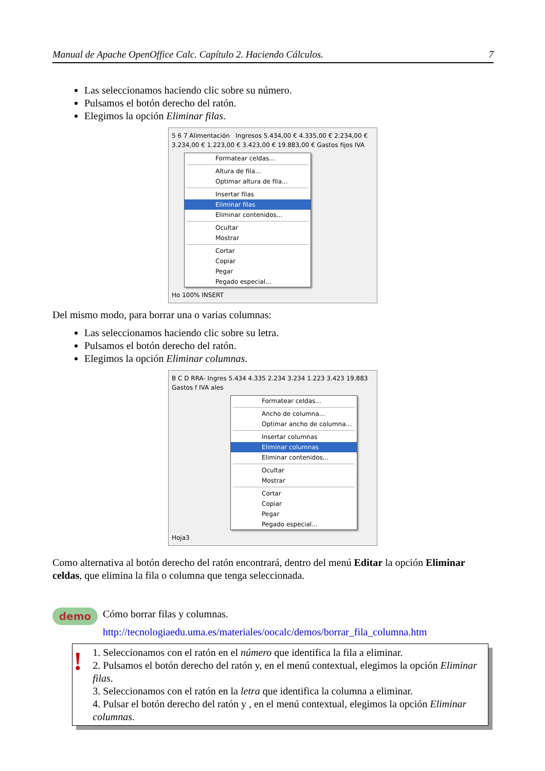Manual de Apache OpenOffice Calc. Capítulo 2. Haciendo Cálculos. 7
Las seleccionamos haciendo clic sobre su número.
Pulsamos el botón derecho del ratón.
Elegimos la opción Eliminar filas.
5 6 7 Alimentación Ingresos 5.434,00 € 4.335,00 € 2.234,00 € 3.234,00 € 1.223,00 € 3.423,00 € 19.883,00 € Gastos fijos IVA
Formatear celdas...
Altura de fila...
Optimar altura de fila...
Insertar filas
Eliminar filas
Eliminar contenidos...
Ocultar
Mostrar
Cortar
Copiar
Pegar
Pegado especial...
Ho 100% INSERT
Del mismo modo, para borrar una o varias columnas:
Las seleccionamos haciendo clic sobre su letra.
Pulsamos el botón derecho del ratón.
Elegimos la opción Eliminar columnas.
B C D RRA- Ingres 5.434 4.335 2.234 3.234 1.223 3.423 19.883 Gastos f IVA ales
Formatear celdas...
Ancho de columna...
Optimar ancho de columna...
Insertar columnas
Eliminar columnas
Eliminar contenidos...
Ocultar
Mostrar
Cortar
Copiar
Pegar
Pegado especial...
Hoja3
Como alternativa al botón derecho del ratón encontrará, dentro del menú Editar la opción Eliminar celdas, que elimina la fila o columna que tenga seleccionada.
demo
Cómo borrar filas y columnas.
http://tecnologiaedu.uma.es/materiales/oocalc/demos/borrar_fila_columna.htm
!
1. Seleccionamos con el ratón en el número que identifica la fila a eliminar.
2. Pulsamos el botón derecho del ratón y, en el menú contextual, elegimos la opción Eliminar filas.
3. Seleccionamos con el ratón en la letra que identifica la columna a eliminar.
4. Pulsar el botón derecho del ratón y , en el menú contextual, elegimos la opción Eliminar columnas.